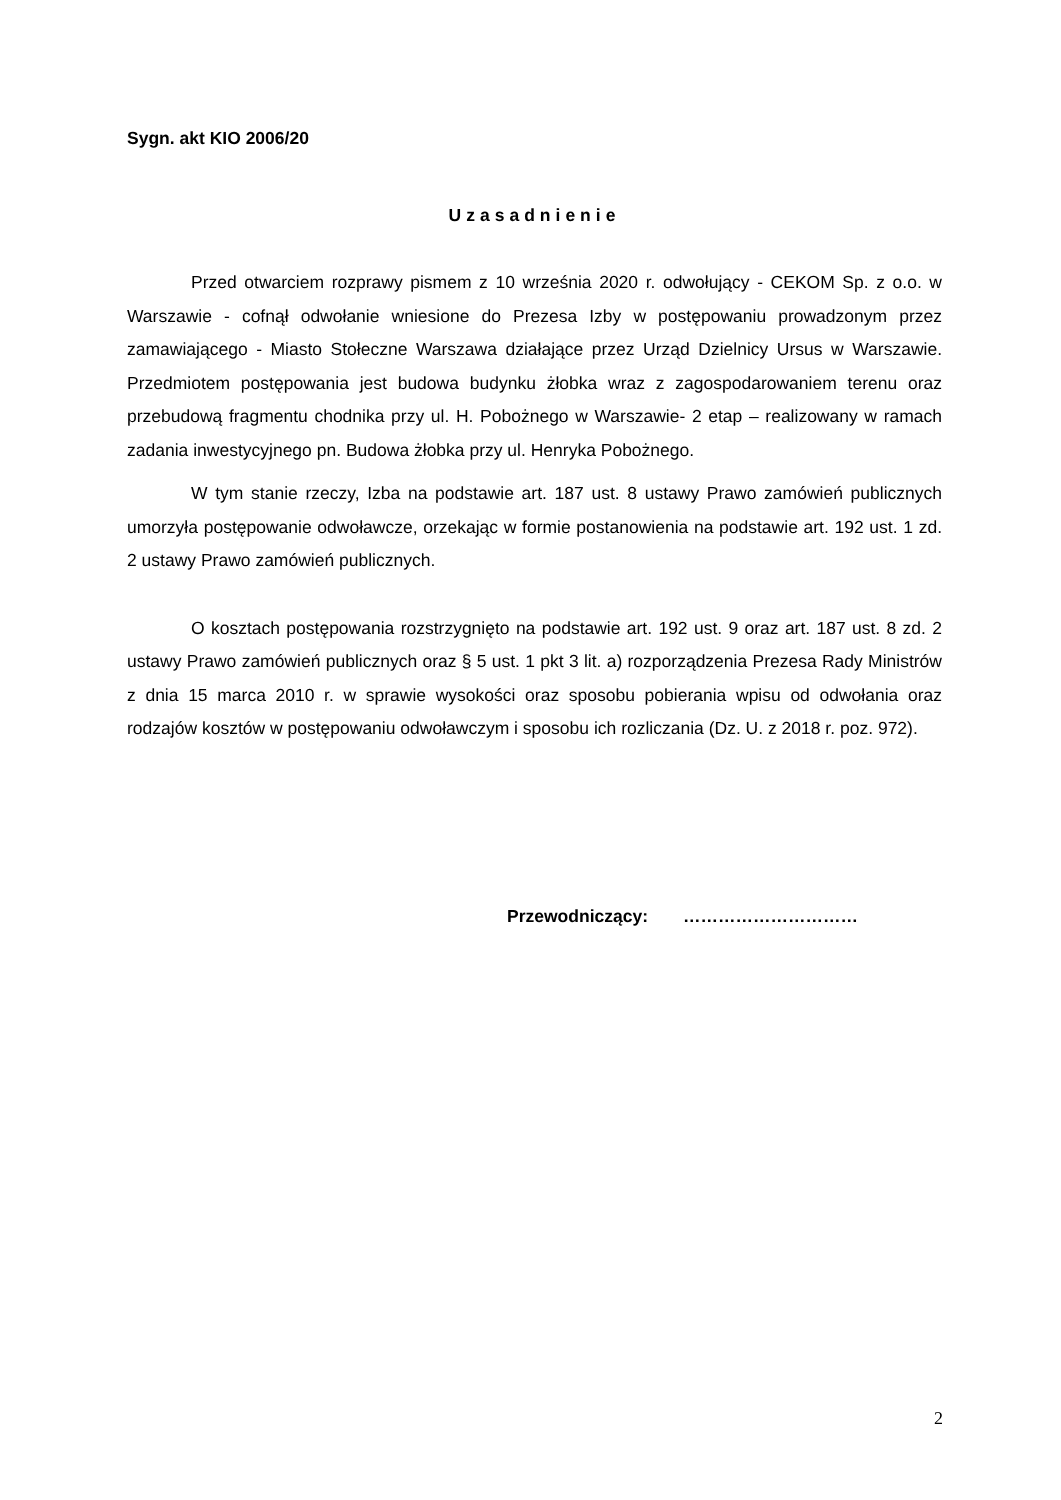Sygn. akt KIO 2006/20
Uzasadnienie
Przed otwarciem rozprawy pismem z 10 września 2020 r. odwołujący - CEKOM Sp. z o.o. w Warszawie - cofnął odwołanie wniesione do Prezesa Izby w postępowaniu prowadzonym przez zamawiającego - Miasto Stołeczne Warszawa działające przez Urząd Dzielnicy Ursus w Warszawie. Przedmiotem postępowania jest budowa budynku żłobka wraz z zagospodarowaniem terenu oraz przebudową fragmentu chodnika przy ul. H. Pobożnego w Warszawie- 2 etap – realizowany w ramach zadania inwestycyjnego pn. Budowa żłobka przy ul. Henryka Pobożnego.
W tym stanie rzeczy, Izba na podstawie art. 187 ust. 8 ustawy Prawo zamówień publicznych umorzyła postępowanie odwoławcze, orzekając w formie postanowienia na podstawie art. 192 ust. 1 zd. 2 ustawy Prawo zamówień publicznych.
O kosztach postępowania rozstrzygnięto na podstawie art. 192 ust. 9 oraz art. 187 ust. 8 zd. 2 ustawy Prawo zamówień publicznych oraz § 5 ust. 1 pkt 3 lit. a) rozporządzenia Prezesa Rady Ministrów z dnia 15 marca 2010 r. w sprawie wysokości oraz sposobu pobierania wpisu od odwołania oraz rodzajów kosztów w postępowaniu odwoławczym i sposobu ich rozliczania (Dz. U. z 2018 r. poz. 972).
Przewodniczący: …………………………
2